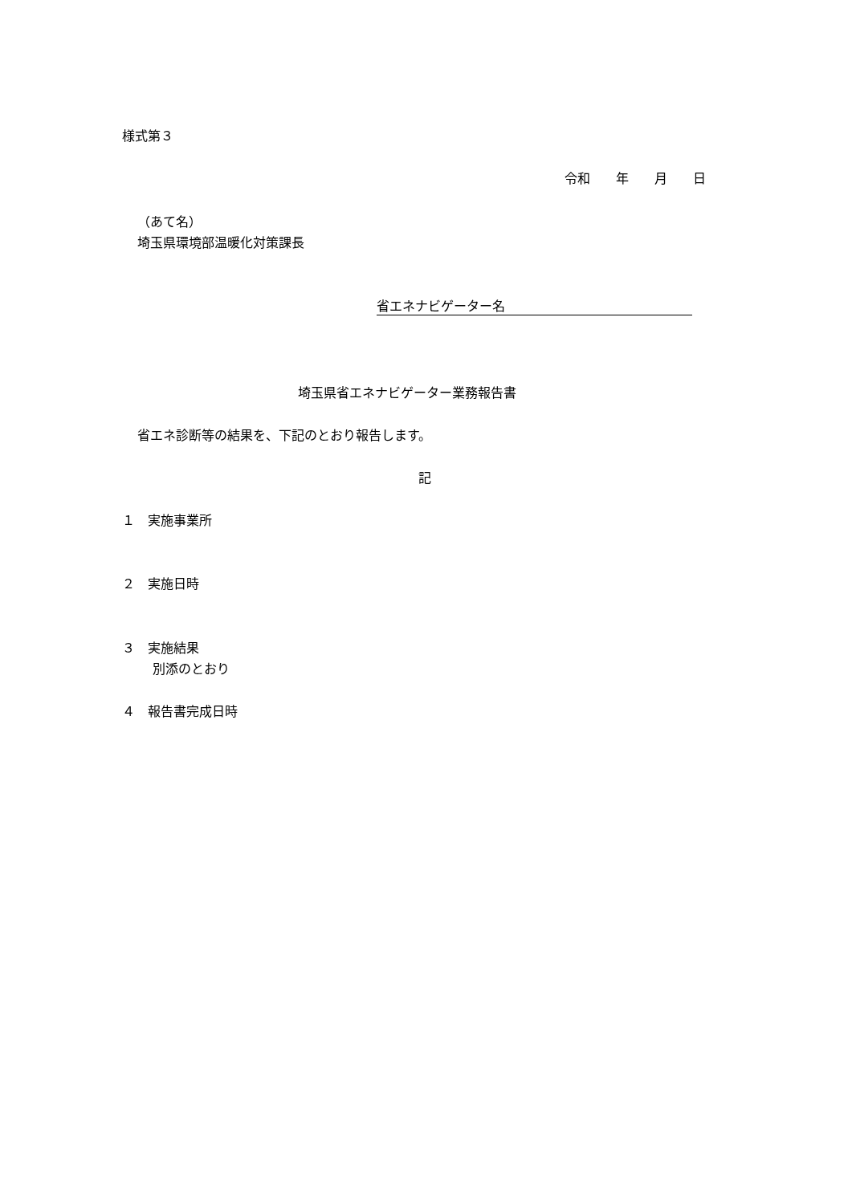様式第３
令和　　年　　月　　日
（あて名）
埼玉県環境部温暖化対策課長
省エネナビゲーター名
埼玉県省エネナビゲーター業務報告書
省エネ診断等の結果を、下記のとおり報告します。
記
１　実施事業所
２　実施日時
３　実施結果
別添のとおり
４　報告書完成日時